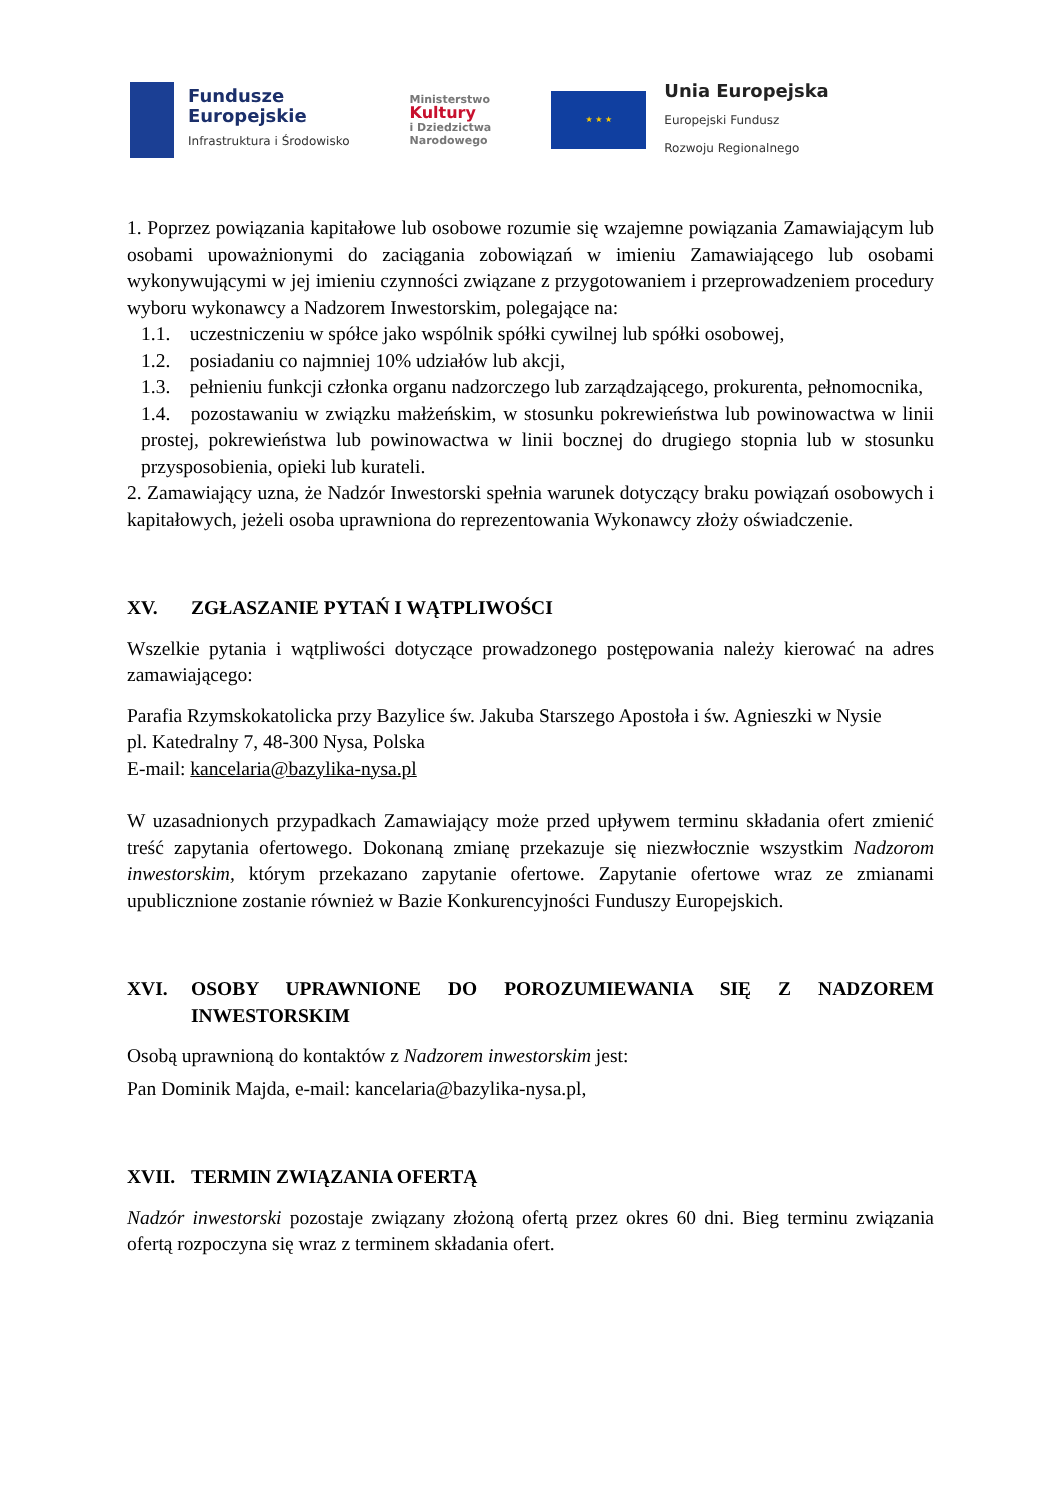Fundusze
Europejskie
Infrastruktura i Środowisko
Ministerstwo
Kultury
i Dziedzictwa
Narodowego
★ ★ ★
Unia Europejska
Europejski Fundusz
Rozwoju Regionalnego
1. Poprzez powiązania kapitałowe lub osobowe rozumie się wzajemne powiązania Zamawiającym lub osobami upoważnionymi do zaciągania zobowiązań w imieniu Zamawiającego lub osobami wykonywującymi w jej imieniu czynności związane z przygotowaniem i przeprowadzeniem procedury wyboru wykonawcy a Nadzorem Inwestorskim, polegające na:
1.1. uczestniczeniu w spółce jako wspólnik spółki cywilnej lub spółki osobowej,
1.2. posiadaniu co najmniej 10% udziałów lub akcji,
1.3. pełnieniu funkcji członka organu nadzorczego lub zarządzającego, prokurenta, pełnomocnika,
1.4. pozostawaniu w związku małżeńskim, w stosunku pokrewieństwa lub powinowactwa w linii prostej, pokrewieństwa lub powinowactwa w linii bocznej do drugiego stopnia lub w stosunku przysposobienia, opieki lub kurateli.
2. Zamawiający uzna, że Nadzór Inwestorski spełnia warunek dotyczący braku powiązań osobowych i kapitałowych, jeżeli osoba uprawniona do reprezentowania Wykonawcy złoży oświadczenie.
XV. ZGŁASZANIE PYTAŃ I WĄTPLIWOŚCI
Wszelkie pytania i wątpliwości dotyczące prowadzonego postępowania należy kierować na adres zamawiającego:
Parafia Rzymskokatolicka przy Bazylice św. Jakuba Starszego Apostoła i św. Agnieszki w Nysie
pl. Katedralny 7, 48-300 Nysa, Polska
E-mail: kancelaria@bazylika-nysa.pl
W uzasadnionych przypadkach Zamawiający może przed upływem terminu składania ofert zmienić treść zapytania ofertowego. Dokonaną zmianę przekazuje się niezwłocznie wszystkim Nadzorom inwestorskim, którym przekazano zapytanie ofertowe. Zapytanie ofertowe wraz ze zmianami upublicznione zostanie również w Bazie Konkurencyjności Funduszy Europejskich.
XVI. OSOBY UPRAWNIONE DO POROZUMIEWANIA SIĘ Z NADZOREM INWESTORSKIM
Osobą uprawnioną do kontaktów z Nadzorem inwestorskim jest:
Pan Dominik Majda, e-mail: kancelaria@bazylika-nysa.pl,
XVII. TERMIN ZWIĄZANIA OFERTĄ
Nadzór inwestorski pozostaje związany złożoną ofertą przez okres 60 dni. Bieg terminu związania ofertą rozpoczyna się wraz z terminem składania ofert.